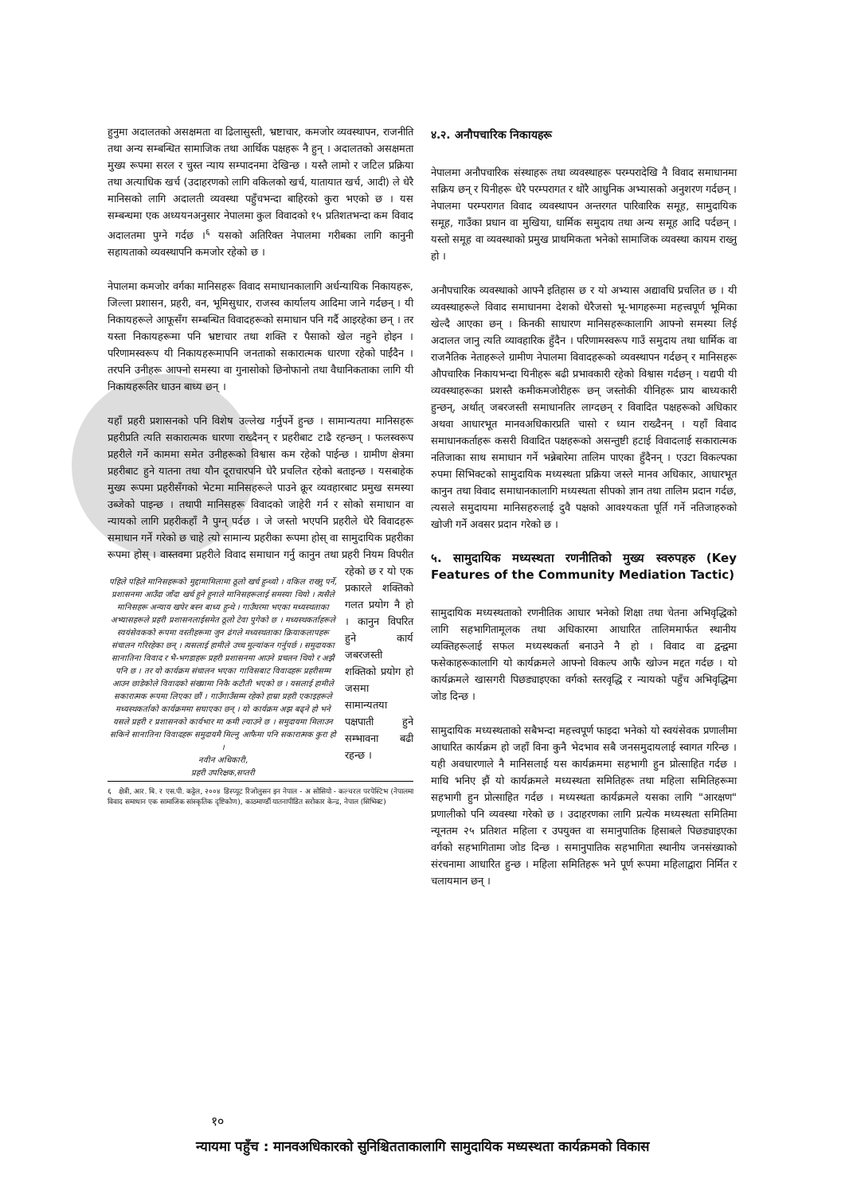हुनुमा अदालतको असक्षमता वा ढिलासुस्ती, भ्रष्टाचार, कमजोर व्यवस्थापन, राजनीति तथा अन्य सम्बन्धित सामाजिक तथा आर्थिक पक्षहरू नै हुन् । अदालतको असक्षमता मुख्य रूपमा सरल र चुस्त न्याय सम्पादनमा देखिन्छ । यस्तै लामो र जटिल प्रक्रिया तथा अत्याधिक खर्च (उदाहरणको लागि वकिलको खर्च, यातायात खर्च, आदी) ले धेरै मानिसको लागि अदालती व्यवस्था पहुँचभन्दा बाहिरको कुरा भएको छ । यस सम्बन्धमा एक अध्ययनअनुसार नेपालमा कुल विवादको १५ प्रतिशतभन्दा कम विवाद अदालतमा पुग्ने गर्दछ ।<sup>६</sup> यसको अतिरिक्त नेपालमा गरीबका लागि कानुनी सहायताको व्यवस्थापनि कमजोर रहेको छ ।
नेपालमा कमजोर वर्गका मानिसहरू विवाद समाधानकालागि अर्धन्यायिक निकायहरू, जिल्ला प्रशासन, प्रहरी, वन, भूमिसुधार, राजस्व कार्यालय आदिमा जाने गर्दछन् । यी निकायहरूले आफूसँग सम्बन्धित विवादहरूको समाधान पनि गर्दै आइरहेका छन् । तर यस्ता निकायहरूमा पनि भ्रष्टाचार तथा शक्ति र पैसाको खेल नहुने होइन । परिणामस्वरूप यी निकायहरूमापनि जनताको सकारात्मक धारणा रहेको पाईंदैन । तरपनि उनीहरू आफ्नो समस्या वा गुनासोको छिनोफानो तथा वैधानिकताका लागि यी निकायहरूतिर धाउन बाध्य छन् ।
यहाँ प्रहरी प्रशासनको पनि विशेष उल्लेख गर्नुपर्ने हुन्छ । सामान्यतया मानिसहरू प्रहरीप्रति त्यति सकारात्मक धारणा राख्दैनन् र प्रहरीबाट टाढै रहन्छन् । फलस्वरूप प्रहरीले गर्ने काममा समेत उनीहरूको विश्वास कम रहेको पाईन्छ । ग्रामीण क्षेत्रमा प्रहरीबाट हुने यातना तथा यौन दूराचारपनि धेरै प्रचलित रहेको बताइन्छ । यसबाहेक मुख्य रूपमा प्रहरीसँगको भेटमा मानिसहरूले पाउने क्रूर व्यवहारबाट प्रमुख समस्या उब्जेको पाइन्छ । तथापी मानिसहरू विवादको जाहेरी गर्न र सोको समाधान वा न्यायको लागि प्रहरीकहाँ नै पुग्न् पर्दछ । जे जस्तो भएपनि प्रहरीले धेरै विवादहरू समाधान गर्ने गरेको छ चाहे त्यो सामान्य प्रहरीका रूपमा होस् वा सामुदायिक प्रहरीका रूपमा होस् । वास्तवमा प्रहरीले विवाद समाधान गर्नु कानुन
पहिले पहिले मानिसहरूको मुद्दामामिलामा ठूलो खर्च हुन्थ्यो । वकिल राख्नु पर्ने, प्रशासनमा आउँदा जाँदा खर्च हुने हुनाले मानिसहरूलाई समस्या थियो । त्यसैले मानिसहरू अन्याय खपेर बस्न बाध्य हुन्थे । गाउँघरमा भएका मध्यस्थताका अभ्यासहरूले प्रहरी प्रशासनलाईसमेत ठूलो टेवा पुगेको छ । मध्यस्थकर्ताहरूले स्वयंसेवकको रूपमा वस्तीहरूमा जुन ढंगले मध्यस्थताका क्रियाकलापहरू संचालन गरिरहेका छन् । त्यसलाई हामीले उच्च मुल्यांकन गर्नुपर्छ । समुदायका सानातिना विवाद र भै-भगडाहरू प्रहरी प्रशासनमा आउने प्रचलन थियो र अझै पनि छ । तर यो कार्यक्रम संचालन भएका गाविसबाट विवादहरू प्रहरीसम्म आउन छाडेकोले विवादको संख्यामा निकै कटौती भएको छ । यसलाई हामीले सकारात्मक रूपमा लिएका छौं । गाउँगाउँसम्म रहेको हाम्रा प्रहरी एकाइहरूले मध्यस्थकर्ताको कार्यक्रममा सघाएका छन् । यो कार्यक्रम अझ बढ्ने हो भने यसले प्रहरी र प्रशासनको कार्यभार मा कमी ल्याउने छ । समुदायमा मिलाउन सकिने सानातिना विवादहरू समुदायमै मिल्नु आफैमा पनि सकारात्मक कुरा हो ।
नवीन अधिकारी,
प्रहरी उपरिक्षक,सप्तरी तथा प्रहरी नियम विपरीत रहेको छ र यो एक प्रकारले शक्तिको गलत प्रयोग नै हो । कानुन विपरित हुने कार्य जबरजस्ती शक्तिको प्रयोग हो जसमा सामान्यतया पक्षपाती हुने सम्भावना बढी रहन्छ ।
६ क्षेत्री, आर. बि. र एस.पी. कट्टेल, २००४ डिस्प्यूट रिजोलुसन इन नेपाल - अ सोसियो - कल्चरल परपेस्टिभ (नेपालमा विवाद समाधान एक सामाजिक सांस्कृतिक दृष्टिकोण), काठमाण्डौं यातनापीडित सरोकार केन्द्र, नेपाल (सिभिक्ट)
४.२. अनौपचारिक निकायहरू
नेपालमा अनौपचारिक संस्थाहरू तथा व्यवस्थाहरू परम्परादेखि नै विवाद समाधानमा सक्रिय छन् र यिनीहरू धेरै परम्परागत र थोरै आधुनिक अभ्यासको अनुशरण गर्दछन् । नेपालमा परम्परागत विवाद व्यवस्थापन अन्तरगत पारिवारिक समूह, सामुदायिक समूह, गाउँका प्रधान वा मुखिया, धार्मिक समुदाय तथा अन्य समूह आदि पर्दछन् । यस्तो समूह वा व्यवस्थाको प्रमुख प्राथमिकता भनेको सामाजिक व्यवस्था कायम राख्नु हो ।
अनौपचारिक व्यवस्थाको आफ्नै इतिहास छ र यो अभ्यास अद्यावधि प्रचलित छ । यी व्यवस्थाहरूले विवाद समाधानमा देशको धेरैजसो भू-भागहरूमा महत्त्वपूर्ण भूमिका खेल्दै आएका छन् । किनकी साधारण मानिसहरूकालागि आफ्नो समस्या लिई अदालत जानु त्यति व्यावहारिक हुँदैन । परिणामस्वरूप गाउँ समुदाय तथा धार्मिक वा राजनैतिक नेताहरूले ग्रामीण नेपालमा विवादहरूको व्यवस्थापन गर्दछन् र मानिसहरू औपचारिक निकायभन्दा यिनीहरू बढी प्रभावकारी रहेको विश्वास गर्दछन् । यद्यपी यी व्यवस्थाहरूका प्रशस्तै कमीकमजोरीहरू छन् जस्तोकी यीनिहरू प्राय बाध्यकारी हुन्छन्, अर्थात् जबरजस्ती समाधानतिर लाग्दछन् र विवादित पक्षहरूको अधिकार अथवा आधारभूत मानवअधिकारप्रति चासो र ध्यान राख्दैनन् । यहाँ विवाद समाधानकर्ताहरू कसरी विवादित पक्षहरूको असन्तुष्टी हटाई विवादलाई सकारात्मक नतिजाका साथ समाधान गर्ने भन्नेबारेमा तालिम पाएका हुँदैनन् । एउटा विकल्पका रुपमा सिभिक्टको सामुदायिक मध्यस्थता प्रक्रिया जस्ले मानव अधिकार, आधारभूत कानुन तथा विवाद समाधानकालागि मध्यस्थता सीपको ज्ञान तथा तालिम प्रदान गर्दछ, त्यसले समुदायमा मानिसहरुलाई दुवै पक्षको आवश्यकता पूर्ति गर्ने नतिजाहरुको खोजी गर्ने अवसर प्रदान गरेको छ ।
५. सामुदायिक मध्यस्थता रणनीतिको मुख्य स्वरुपहरु (Key Features of the Community Mediation Tactic)
सामुदायिक मध्यस्थताको रणनीतिक आधार भनेको शिक्षा तथा चेतना अभिवृद्धिको लागि सहभागितामूलक तथा अधिकारमा आधारित तालिममार्फत स्थानीय व्यक्तिहरूलाई सफल मध्यस्थकर्ता बनाउने नै हो । विवाद वा द्वन्द्वमा फसेकाहरूकालागि यो कार्यक्रमले आफ्नो विकल्प आफै खोज्न मद्दत गर्दछ । यो कार्यक्रमले खासगरी पिछड्याइएका वर्गको स्तरवृद्धि र न्यायको पहुँच अभिवृद्धिमा जोड दिन्छ ।
सामुदायिक मध्यस्थताको सबैभन्दा महत्त्वपूर्ण फाइदा भनेको यो स्वयंसेवक प्रणालीमा आधारित कार्यक्रम हो जहाँ विना कुनै भेदभाव सबै जनसमुदायलाई स्वागत गरिन्छ । यही अवधारणाले नै मानिसलाई यस कार्यक्रममा सहभागी हुन प्रोत्साहित गर्दछ । माथि भनिए झैं यो कार्यक्रमले मध्यस्थता समितिहरू तथा महिला समितिहरूमा सहभागी हुन प्रोत्साहित गर्दछ । मध्यस्थता कार्यक्रमले यसका लागि "आरक्षण" प्रणालीको पनि व्यवस्था गरेको छ । उदाहरणका लागि प्रत्येक मध्यस्थता समितिमा न्यूनतम २५ प्रतिशत महिला र उपयुक्त वा समानुपातिक हिसाबले पिछड्याइएका वर्गको सहभागितामा जोड दिन्छ । समानुपातिक सहभागिता स्थानीय जनसंख्याको संरचनामा आधारित हुन्छ । महिला समितिहरू भने पूर्ण रूपमा महिलाद्वारा निर्मित र चलायमान छन् ।
१०
न्यायमा पहुँच : मानवअधिकारको सुनिश्चितताकालागि सामुदायिक मध्यस्थता कार्यक्रमको विकास